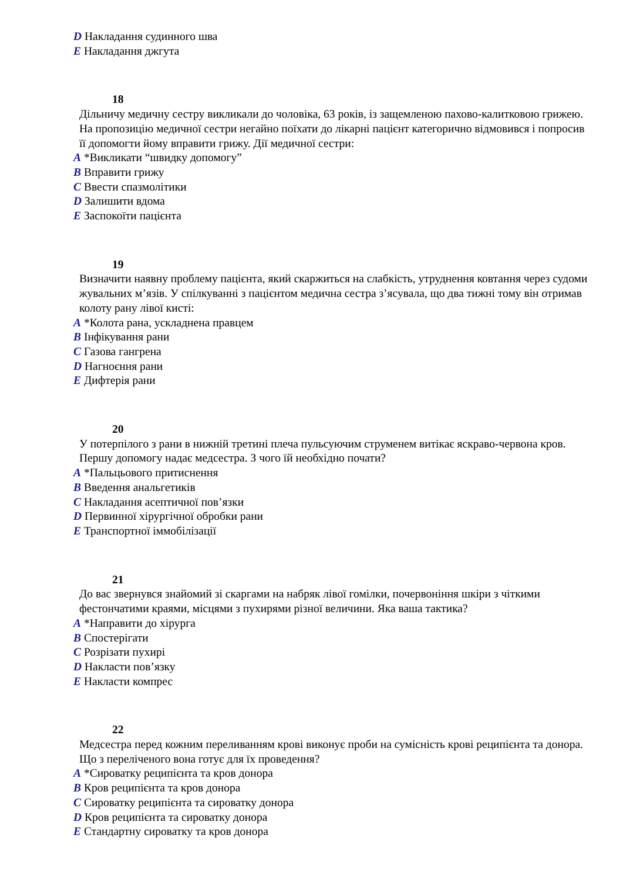D Накладання судинного шва
E Накладання джгута
18
Дільничу медичну сестру викликали до чоловіка, 63 років, із защемленою пахово-калитковою грижею. На пропозицію медичної сестри негайно поїхати до лікарні пацієнт категорично відмовився і попросив її допомогти йому вправити грижу. Дії медичної сестри:
A *Викликати “швидку допомогу”
B Вправити грижу
C Ввести спазмолітики
D Залишити вдома
E Заспокоїти пацієнта
19
Визначити наявну проблему пацієнта, який скаржиться на слабкість, утруднення ковтання через судоми жувальних м’язів. У спілкуванні з пацієнтом медична сестра з’ясувала, що два тижні тому він отримав колоту рану лівої кисті:
A *Колота рана, ускладнена правцем
B Інфікування рани
C Газова гангрена
D Нагноєння рани
E Дифтерія рани
20
У потерпілого з рани в нижній третині плеча пульсуючим струменем витікає яскраво-червона кров. Першу допомогу надає медсестра. З чого їй необхідно почати?
A *Пальцьового притиснення
B Введення анальгетиків
C Накладання асептичної пов’язки
D Первинної хірургічної обробки рани
E Транспортної іммобілізації
21
До вас звернувся знайомий зі скаргами на набряк лівої гомілки, почервоніння шкіри з чіткими фестончатими краями, місцями з пухирями різної величини. Яка ваша тактика?
A *Направити до хірурга
B Спостерігати
C Розрізати пухирі
D Накласти пов’язку
E Накласти компрес
22
Медсестра перед кожним переливанням крові виконує проби на сумісність крові реципієнта та донора. Що з переліченого вона готує для їх проведення?
A *Сироватку реципієнта та кров донора
B Кров реципієнта та кров донора
C Сироватку реципієнта та сироватку донора
D Кров реципієнта та сироватку донора
E Стандартну сироватку та кров донора